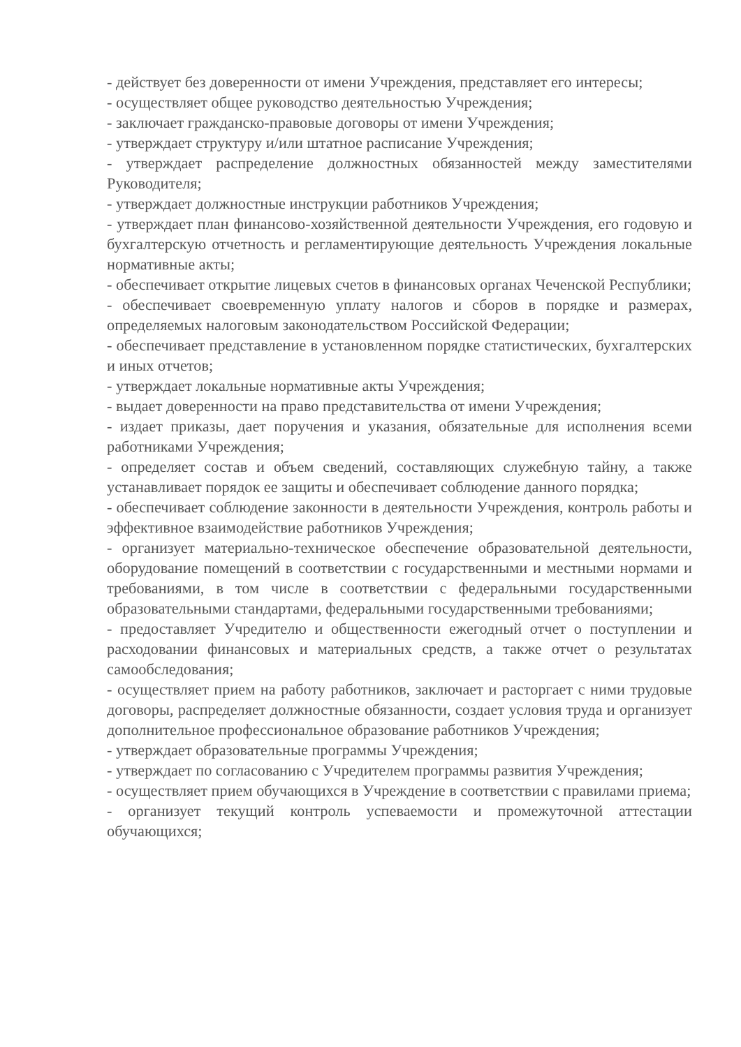- действует без доверенности от имени Учреждения, представляет его интересы;
- осуществляет общее руководство деятельностью Учреждения;
- заключает гражданско-правовые договоры от имени Учреждения;
- утверждает структуру и/или штатное расписание Учреждения;
- утверждает распределение должностных обязанностей между заместителями Руководителя;
- утверждает должностные инструкции работников Учреждения;
- утверждает план финансово-хозяйственной деятельности Учреждения, его годовую и бухгалтерскую отчетность и регламентирующие деятельность Учреждения локальные нормативные акты;
- обеспечивает открытие лицевых счетов в финансовых органах Чеченской Республики;
- обеспечивает своевременную уплату налогов и сборов в порядке и размерах, определяемых налоговым законодательством Российской Федерации;
- обеспечивает представление в установленном порядке статистических, бухгалтерских и иных отчетов;
- утверждает локальные нормативные акты Учреждения;
- выдает доверенности на право представительства от имени Учреждения;
- издает приказы, дает поручения и указания, обязательные для исполнения всеми работниками Учреждения;
- определяет состав и объем сведений, составляющих служебную тайну, а также устанавливает порядок ее защиты и обеспечивает соблюдение данного порядка;
- обеспечивает соблюдение законности в деятельности Учреждения, контроль работы и эффективное взаимодействие работников Учреждения;
- организует материально-техническое обеспечение образовательной деятельности, оборудование помещений в соответствии с государственными и местными нормами и требованиями, в том числе в соответствии с федеральными государственными образовательными стандартами, федеральными государственными требованиями;
- предоставляет Учредителю и общественности ежегодный отчет о поступлении и расходовании финансовых и материальных средств, а также отчет о результатах самообследования;
- осуществляет прием на работу работников, заключает и расторгает с ними трудовые договоры, распределяет должностные обязанности, создает условия труда и организует дополнительное профессиональное образование работников Учреждения;
- утверждает образовательные программы Учреждения;
- утверждает по согласованию с Учредителем программы развития Учреждения;
- осуществляет прием обучающихся в Учреждение в соответствии с правилами приема;
- организует текущий контроль успеваемости и промежуточной аттестации обучающихся;